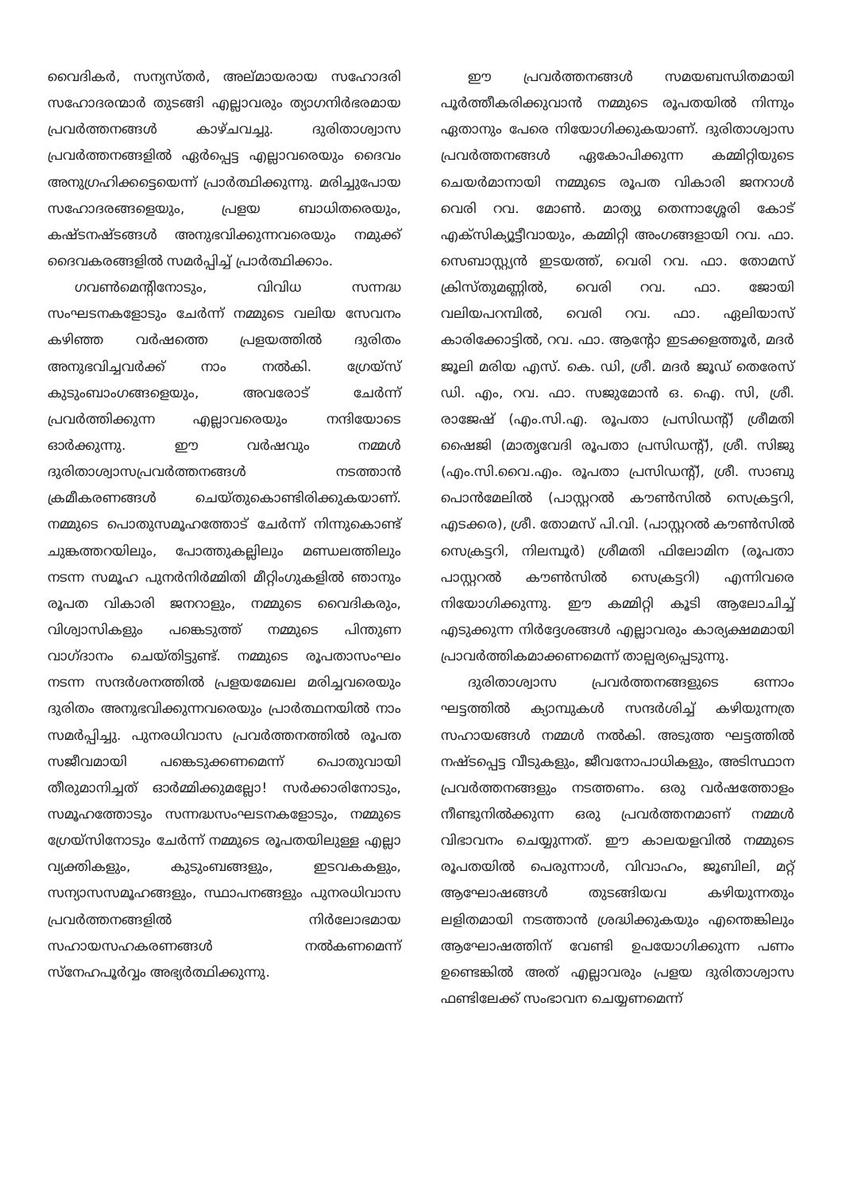വൈദികർ, സന്യസ്തർ, അല്മായരായ സഹോദരി സഹോദരന്മാർ തുടങ്ങി എല്ലാവരും ത്യാഗനിർഭരമായ പ്രവർത്തനങ്ങൾ കാഴ്ചവച്ചു. ദുരിതാശ്വാസ പ്രവർത്തനങ്ങളിൽ ഏർപ്പെട്ട എല്ലാവരെയും ദൈവം അനുഗ്രഹിക്കട്ടെയെന്ന് പ്രാർത്ഥിക്കുന്നു. മരിച്ചുപോയ സഹോദരങ്ങളെയും, പ്രളയ ബാധിതരെയും, കഷ്ടനഷ്ടങ്ങൾ അനുഭവിക്കുന്നവരെയും നമുക്ക് ദൈവകരങ്ങളിൽ സമർപ്പിച്ച് പ്രാർത്ഥിക്കാം.
ഗവൺമെന്റിനോടും, വിവിധ സന്നദ്ധ സംഘടനകളോടും ചേർന്ന് നമ്മുടെ വലിയ സേവനം കഴിഞ്ഞ വർഷത്തെ പ്രളയത്തിൽ ദുരിതം അനുഭവിച്ചവർക്ക് നാം നൽകി. ഗ്രേയ്സ് കുടുംബാംഗങ്ങളെയും, അവരോട് ചേർന്ന് പ്രവർത്തിക്കുന്ന എല്ലാവരെയും നന്ദിയോടെ ഓർക്കുന്നു. ഈ വർഷവും നമ്മൾ ദുരിതാശ്വാസപ്രവർത്തനങ്ങൾ നടത്താൻ ക്രമീകരണങ്ങൾ ചെയ്തുകൊണ്ടിരിക്കുകയാണ്. നമ്മുടെ പൊതുസമൂഹത്തോട് ചേർന്ന് നിന്നുകൊണ്ട് ചുങ്കത്തറയിലും, പോത്തുകല്ലിലും മണ്ഡലത്തിലും നടന്ന സമൂഹ പുനർനിർമ്മിതി മീറ്റിംഗുകളിൽ ഞാനും രൂപത വികാരി ജനറാളും, നമ്മുടെ വൈദികരും, വിശ്വാസികളും പങ്കെടുത്ത് നമ്മുടെ പിന്തുണ വാഗ്ദാനം ചെയ്തിട്ടുണ്ട്. നമ്മുടെ രൂപതാസംഘം നടന്ന സന്ദർശനത്തിൽ പ്രളയമേഖല മരിച്ചവരെയും ദുരിതം അനുഭവിക്കുന്നവരെയും പ്രാർത്ഥനയിൽ നാം സമർപ്പിച്ചു. പുനരധിവാസ പ്രവർത്തനത്തിൽ രൂപത സജീവമായി പങ്കെടുക്കണമെന്ന് പൊതുവായി തീരുമാനിച്ചത് ഓർമ്മിക്കുമല്ലോ! സർക്കാരിനോടും, സമൂഹത്തോടും സന്നദ്ധസംഘടനകളോടും, നമ്മുടെ ഗ്രേയ്സിനോടും ചേർന്ന് നമ്മുടെ രൂപതയിലുള്ള എല്ലാ വ്യക്തികളും, കുടുംബങ്ങളും, ഇടവകകളും, സന്യാസസമൂഹങ്ങളും, സ്ഥാപനങ്ങളും പുനരധിവാസ പ്രവർത്തനങ്ങളിൽ നിർലോഭമായ സഹായസഹകരണങ്ങൾ നൽകണമെന്ന് സ്നേഹപൂർവ്വം അഭ്യർത്ഥിക്കുന്നു.
ഈ പ്രവർത്തനങ്ങൾ സമയബന്ധിതമായി പൂർത്തീകരിക്കുവാൻ നമ്മുടെ രൂപതയിൽ നിന്നും ഏതാനും പേരെ നിയോഗിക്കുകയാണ്. ദുരിതാശ്വാസ പ്രവർത്തനങ്ങൾ ഏകോപിക്കുന്ന കമ്മിറ്റിയുടെ ചെയർമാനായി നമ്മുടെ രൂപത വികാരി ജനറാൾ വെരി റവ. മോൺ. മാത്യു തെന്നാശ്ശേരി കോട് എക്സിക്യൂട്ടീവായും, കമ്മിറ്റി അംഗങ്ങളായി റവ. ഫാ. സെബാസ്റ്റ്യൻ ഇടയത്ത്, വെരി റവ. ഫാ. തോമസ് ക്രിസ്തുമണ്ണിൽ, വെരി റവ. ഫാ. ജോയി വലിയപറമ്പിൽ, വെരി റവ. ഫാ. ഏലിയാസ് കാരിക്കോട്ടിൽ, റവ. ഫാ. ആന്റോ ഇടക്കളത്തൂർ, മദർ ജൂലി മരിയ എസ്. കെ. ഡി, ശ്രീ. മദർ ജൂഡ് തെരേസ് ഡി. എം, റവ. ഫാ. സജുമോൻ ഒ. ഐ. സി, ശ്രീ. രാജേഷ് (എം.സി.എ. രൂപതാ പ്രസിഡന്റ്) ശ്രീമതി ഷൈജി (മാതൃവേദി രൂപതാ പ്രസിഡന്റ്), ശ്രീ. സിജു (എം.സി.വൈ.എം. രൂപതാ പ്രസിഡന്റ്), ശ്രീ. സാബു പൊൻമേലിൽ (പാസ്റ്ററൽ കൗൺസിൽ സെക്രട്ടറി, എടക്കര), ശ്രീ. തോമസ് പി.വി. (പാസ്റ്ററൽ കൗൺസിൽ സെക്രട്ടറി, നിലമ്പൂർ) ശ്രീമതി ഫിലോമിന (രൂപതാ പാസ്റ്ററൽ കൗൺസിൽ സെക്രട്ടറി) എന്നിവരെ നിയോഗിക്കുന്നു. ഈ കമ്മിറ്റി കൂടി ആലോചിച്ച് എടുക്കുന്ന നിർദ്ദേശങ്ങൾ എല്ലാവരും കാര്യക്ഷമമായി പ്രാവർത്തികമാക്കണമെന്ന് താല്പര്യപ്പെടുന്നു.
ദുരിതാശ്വാസ പ്രവർത്തനങ്ങളുടെ ഒന്നാം ഘട്ടത്തിൽ ക്യാമ്പുകൾ സന്ദർശിച്ച് കഴിയുന്നത്ര സഹായങ്ങൾ നമ്മൾ നൽകി. അടുത്ത ഘട്ടത്തിൽ നഷ്ടപ്പെട്ട വീടുകളും, ജീവനോപാധികളും, അടിസ്ഥാന പ്രവർത്തനങ്ങളും നടത്തണം. ഒരു വർഷത്തോളം നീണ്ടുനിൽക്കുന്ന ഒരു പ്രവർത്തനമാണ് നമ്മൾ വിഭാവനം ചെയ്യുന്നത്. ഈ കാലയളവിൽ നമ്മുടെ രൂപതയിൽ പെരുന്നാൾ, വിവാഹം, ജൂബിലി, മറ്റ് ആഘോഷങ്ങൾ തുടങ്ങിയവ കഴിയുന്നതും ലളിതമായി നടത്താൻ ശ്രദ്ധിക്കുകയും എന്തെങ്കിലും ആഘോഷത്തിന് വേണ്ടി ഉപയോഗിക്കുന്ന പണം ഉണ്ടെങ്കിൽ അത് എല്ലാവരും പ്രളയ ദുരിതാശ്വാസ ഫണ്ടിലേക്ക് സംഭാവന ചെയ്യണമെന്ന്